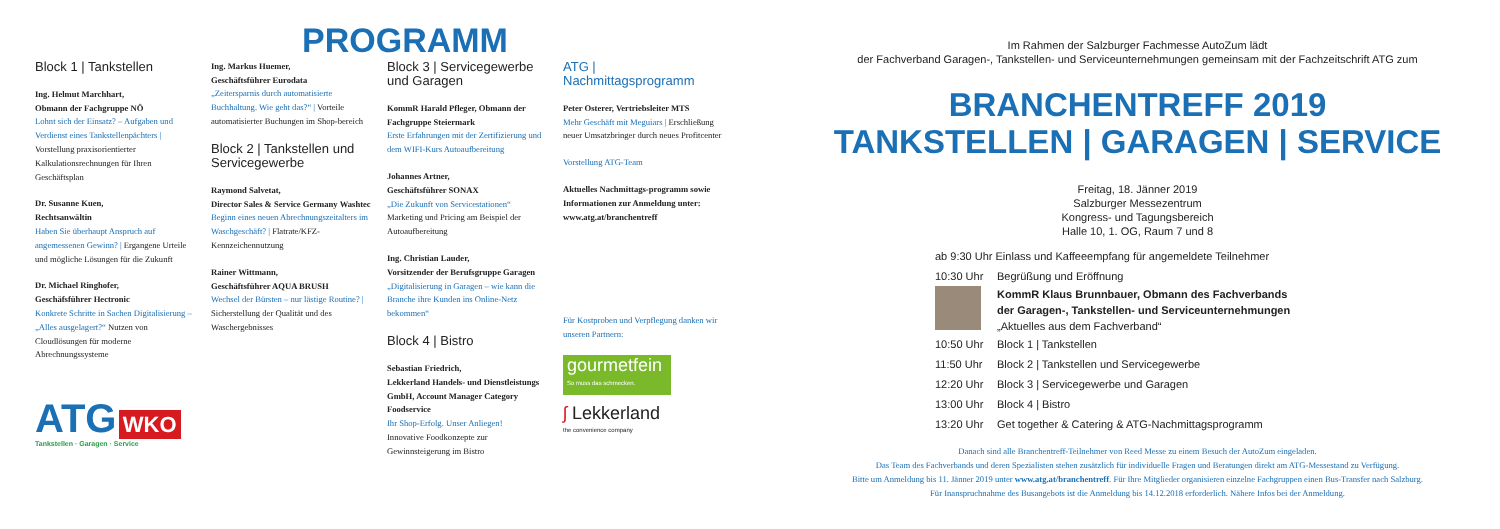PROGRAMM
Block 1 | Tankstellen
Ing. Helmut Marchhart,
Obmann der Fachgruppe NÖ
Lohnt sich der Einsatz? – Aufgaben und Verdienst eines Tankstellenpächters | Vorstellung praxisorientierter Kalkulationsrechnungen für Ihren Geschäftsplan
Dr. Susanne Kuen,
Rechtsanwältin
Haben Sie überhaupt Anspruch auf angemessenen Gewinn? | Ergangene Urteile und mögliche Lösungen für die Zukunft
Dr. Michael Ringhofer,
Geschäfsführer Hectronic
Konkrete Schritte in Sachen Digitalisierung – „Alles ausgelagert?“ Nutzen von Cloudlösungen für moderne Abrechnungssysteme
ATG WKO Tankstellen · Garagen · Service
Ing. Markus Huemer,
Geschäftsführer Eurodata
„Zeitersparnis durch automatisierte Buchhaltung. Wie geht das?“ | Vorteile automatisierter Buchungen im Shop-bereich
Block 2 | Tankstellen und Servicegewerbe
Raymond Salvetat,
Director Sales & Service Germany Washtec
Beginn eines neuen Abrechnungszeitalters im Waschgeschäft? | Flatrate/KFZ-Kennzeichennutzung
Rainer Wittmann,
Geschäftsführer AQUA BRUSH
Wechsel der Bürsten – nur lästige Routine? | Sicherstellung der Qualität und des Waschergebnisses
Block 3 | Servicegewerbe und Garagen
KommR Harald Pfleger, Obmann der Fachgruppe Steiermark
Erste Erfahrungen mit der Zertifizierung und dem WIFI-Kurs Autoaufbereitung
Johannes Artner,
Geschäftsführer SONAX
„Die Zukunft von Servicestationen“ Marketing und Pricing am Beispiel der Autoaufbereitung
Ing. Christian Lauder,
Vorsitzender der Berufsgruppe Garagen
„Digitalisierung in Garagen – wie kann die Branche ihre Kunden ins Online-Netz bekommen“
Block 4 | Bistro
Sebastian Friedrich,
Lekkerland Handels- und Dienstleistungs GmbH, Account Manager Category Foodservice
Ihr Shop-Erfolg. Unser Anliegen!
Innovative Foodkonzepte zur Gewinnsteigerung im Bistro
ATG |
Nachmittagsprogramm
Peter Osterer, Vertriebsleiter MTS
Mehr Geschäft mit Meguiars | Erschließung neuer Umsatzbringer durch neues Profitcenter
Vorstellung ATG-Team
Aktuelles Nachmittags-programm sowie Informationen zur Anmeldung unter: www.atg.at/branchentreff
Für Kostproben und Verpflegung danken wir unseren Partnern:
gourmetfein
So muss das schmecken.
ʃ Lekkerland
the convenience company
Im Rahmen der Salzburger Fachmesse AutoZum lädt
der Fachverband Garagen-, Tankstellen- und Serviceunternehmungen gemeinsam mit der Fachzeitschrift ATG zum
BRANCHENTREFF 2019
TANKSTELLEN | GARAGEN | SERVICE
Freitag, 18. Jänner 2019
Salzburger Messezentrum
Kongress- und Tagungsbereich
Halle 10, 1. OG, Raum 7 und 8
ab 9:30 Uhr Einlass und Kaffeeempfang für angemeldete Teilnehmer
10:30 Uhr Begrüßung und Eröffnung
KommR Klaus Brunnbauer, Obmann des Fachverbands
der Garagen-, Tankstellen- und Serviceunternehmungen
„Aktuelles aus dem Fachverband“
10:50 Uhr Block 1 | Tankstellen
11:50 Uhr Block 2 | Tankstellen und Servicegewerbe
12:20 Uhr Block 3 | Servicegewerbe und Garagen
13:00 Uhr Block 4 | Bistro
13:20 Uhr Get together & Catering & ATG-Nachmittagsprogramm
Danach sind alle Branchentreff-Teilnehmer von Reed Messe zu einem Besuch der AutoZum eingeladen.
Das Team des Fachverbands und deren Spezialisten stehen zusätzlich für individuelle Fragen und Beratungen direkt am ATG-Messestand zu Verfügung.
Bitte um Anmeldung bis 11. Jänner 2019 unter www.atg.at/branchentreff. Für Ihre Mitglieder organisieren einzelne Fachgruppen einen Bus-Transfer nach Salzburg.
Für Inanspruchnahme des Busangebots ist die Anmeldung bis 14.12.2018 erforderlich. Nähere Infos bei der Anmeldung.